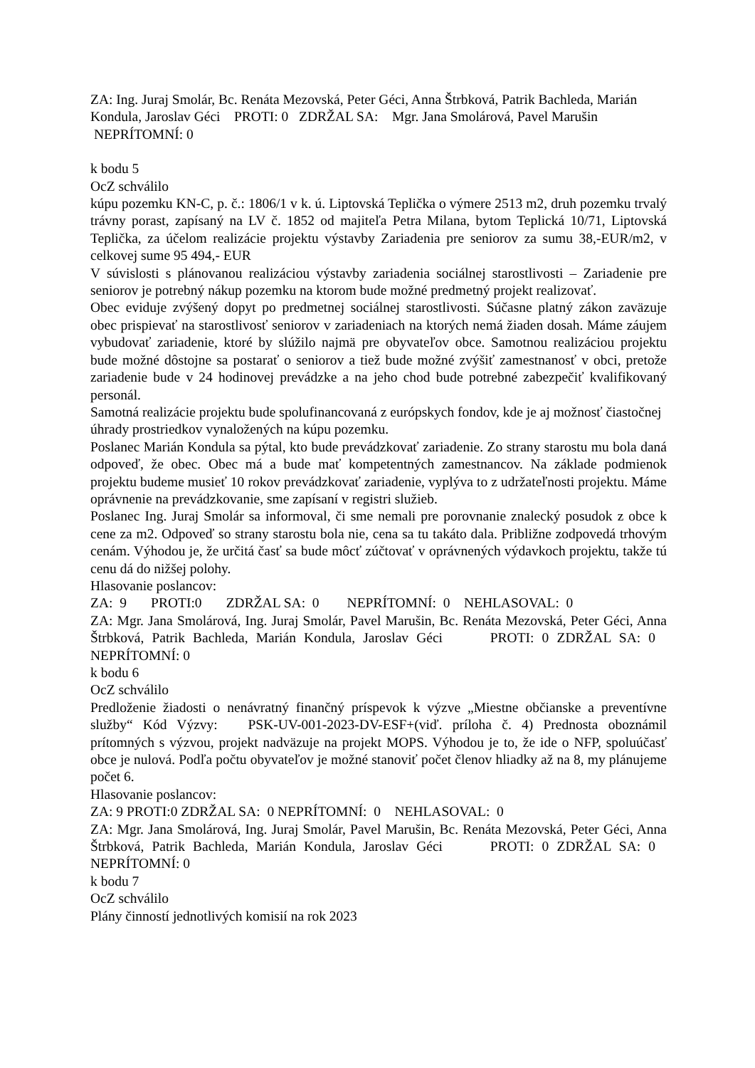ZA: Ing. Juraj Smolár, Bc. Renáta Mezovská, Peter Géci, Anna Štrbková, Patrik Bachleda, Marián Kondula, Jaroslav Géci PROTI: 0 ZDRŽAL SA: Mgr. Jana Smolárová, Pavel Marušin NEPRÍTOMNÍ: 0
k bodu 5
OcZ schválilo
kúpu pozemku KN-C, p. č.: 1806/1 v k. ú. Liptovská Teplička o výmere 2513 m2, druh pozemku trvalý trávny porast, zapísaný na LV č. 1852 od majiteľa Petra Milana, bytom Teplická 10/71, Liptovská Teplička, za účelom realizácie projektu výstavby Zariadenia pre seniorov za sumu 38,-EUR/m2, v celkovej sume 95 494,- EUR
V súvislosti s plánovanou realizáciou výstavby zariadenia sociálnej starostlivosti – Zariadenie pre seniorov je potrebný nákup pozemku na ktorom bude možné predmetný projekt realizovať.
Obec eviduje zvýšený dopyt po predmetnej sociálnej starostlivosti. Súčasne platný zákon zaväzuje obec prispievať na starostlivosť seniorov v zariadeniach na ktorých nemá žiaden dosah. Máme záujem vybudovať zariadenie, ktoré by slúžilo najmä pre obyvateľov obce. Samotnou realizáciou projektu bude možné dôstojne sa postarať o seniorov a tiež bude možné zvýšiť zamestnanosť v obci, pretože zariadenie bude v 24 hodinovej prevádzke a na jeho chod bude potrebné zabezpečiť kvalifikovaný personál.
Samotná realizácie projektu bude spolufinancovaná z európskych fondov, kde je aj možnosť čiastočnej úhrady prostriedkov vynaložených na kúpu pozemku.
Poslanec Marián Kondula sa pýtal, kto bude prevádzkovať zariadenie. Zo strany starostu mu bola daná odpoveď, že obec. Obec má a bude mať kompetentných zamestnancov. Na základe podmienok projektu budeme musieť 10 rokov prevádzkovať zariadenie, vyplýva to z udržateľnosti projektu. Máme oprávnenie na prevádzkovanie, sme zapísaní v registri služieb.
Poslanec Ing. Juraj Smolár sa informoval, či sme nemali pre porovnanie znalecký posudok z obce k cene za m2. Odpoveď so strany starostu bola nie, cena sa tu takáto dala. Približne zodpovedá trhovým cenám. Výhodou je, že určitá časť sa bude môcť zúčtovať v oprávnených výdavkoch projektu, takže tú cenu dá do nižšej polohy.
Hlasovanie poslancov:
ZA: 9 PROTI:0 ZDRŽAL SA: 0 NEPRÍTOMNÍ: 0 NEHLASOVAL: 0
ZA: Mgr. Jana Smolárová, Ing. Juraj Smolár, Pavel Marušin, Bc. Renáta Mezovská, Peter Géci, Anna Štrbková, Patrik Bachleda, Marián Kondula, Jaroslav Géci PROTI: 0 ZDRŽAL SA: 0 NEPRÍTOMNÍ: 0
k bodu 6
OcZ schválilo
Predloženie žiadosti o nenávratný finančný príspevok k výzve „Miestne občianske a preventívne služby“ Kód Výzvy: PSK-UV-001-2023-DV-ESF+(viď. príloha č. 4) Prednosta oboznámil prítomných s výzvou, projekt nadväzuje na projekt MOPS. Výhodou je to, že ide o NFP, spoluúčasť obce je nulová. Podľa počtu obyvateľov je možné stanoviť počet členov hliadky až na 8, my plánujeme počet 6.
Hlasovanie poslancov:
ZA: 9 PROTI:0 ZDRŽAL SA: 0 NEPRÍTOMNÍ: 0 NEHLASOVAL: 0
ZA: Mgr. Jana Smolárová, Ing. Juraj Smolár, Pavel Marušin, Bc. Renáta Mezovská, Peter Géci, Anna Štrbková, Patrik Bachleda, Marián Kondula, Jaroslav Géci PROTI: 0 ZDRŽAL SA: 0 NEPRÍTOMNÍ: 0
k bodu 7
OcZ schválilo
Plány činností jednotlivých komisií na rok 2023